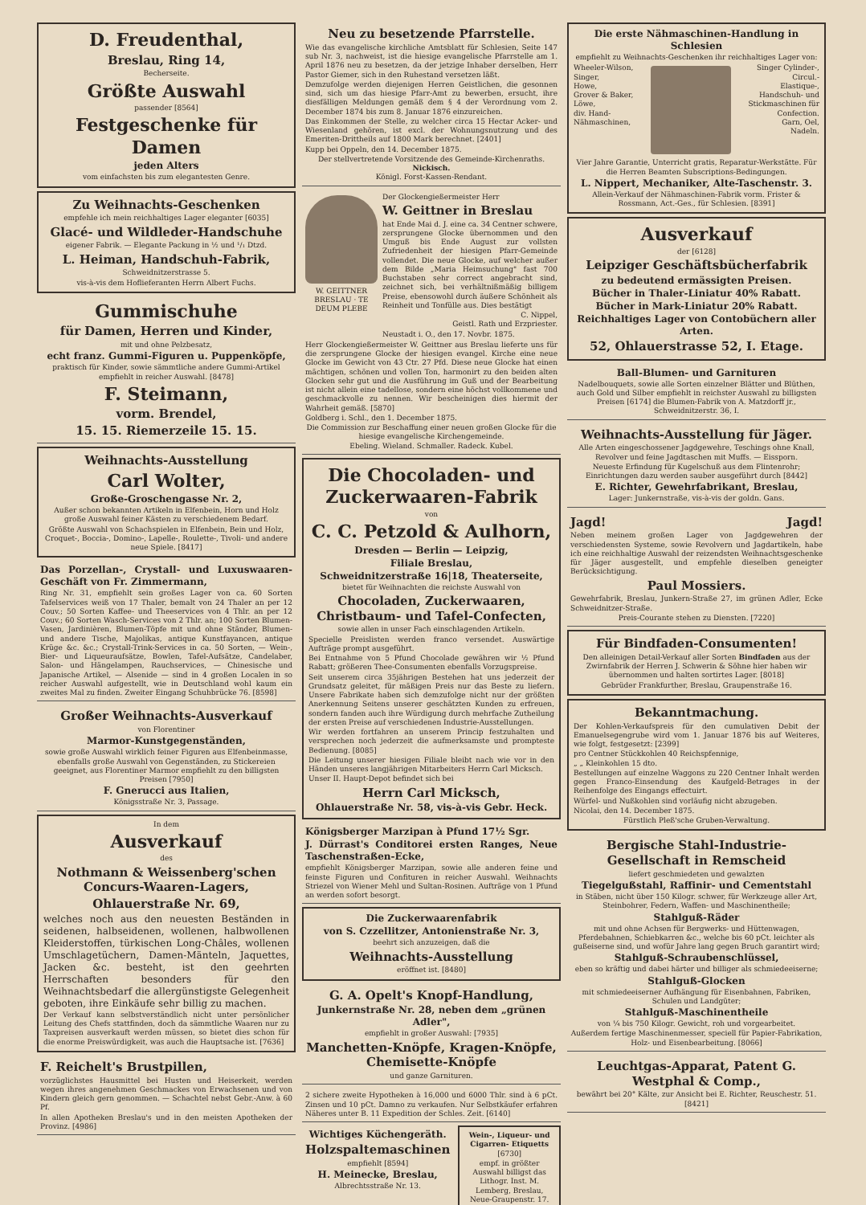D. Freudenthal,
Breslau, Ring 14,
Becherseite.
Größte Auswahl
passender [8564]
Festgeschenke für Damen
jeden Alters
vom einfachsten bis zum elegantesten Genre.
Zu Weihnachts-Geschenken
empfehle ich mein reichhaltiges Lager eleganter [6035]
Glacé- und Wildleder-Handschuhe
eigener Fabrik. — Elegante Packung in ½ und ¹/₁ Dtzd.
L. Heiman, Handschuh-Fabrik,
Schweidnitzerstrasse 5.
vis-à-vis dem Hoflieferanten Herrn Albert Fuchs.
Gummischuhe
für Damen, Herren und Kinder,
mit und ohne Pelzbesatz,
echt franz. Gummi-Figuren u. Puppenköpfe,
praktisch für Kinder, sowie sämmtliche andere Gummi-Artikel empfiehlt in reicher Auswahl. [8478]
F. Steimann,
vorm. Brendel,
15. 15. Riemerzeile 15. 15.
Weihnachts-Ausstellung
Carl Wolter,
Große-Groschengasse Nr. 2,
Außer schon bekannten Artikeln in Elfenbein, Horn und Holz große Auswahl feiner Kästen zu verschiedenem Bedarf.
Größte Auswahl von Schachspielen in Elfenbein, Bein und Holz, Croquet-, Boccia-, Domino-, Lapelle-, Roulette-, Tivoli- und andere neue Spiele. [8417]
Das Porzellan-, Crystall- und Luxuswaaren-Geschäft von Fr. Zimmermann,
Ring Nr. 31, empfiehlt sein großes Lager von ca. 60 Sorten Tafelservices weiß von 17 Thaler, bemalt von 24 Thaler an per 12 Couv.; 50 Sorten Kaffee- und Theeservices von 4 Thlr. an per 12 Couv.; 60 Sorten Wasch-Services von 2 Thlr. an; 100 Sorten Blumen-Vasen, Jardinièren, Blumen-Töpfe mit und ohne Ständer, Blumen- und andere Tische, Majolikas, antique Kunstfayancen, antique Krüge &c. &c.; Crystall-Trink-Services in ca. 50 Sorten, — Wein-, Bier- und Liqueuraufsätze, Bowlen, Tafel-Aufsätze, Candelaber, Salon- und Hängelampen, Rauchservices, — Chinesische und Japanische Artikel, — Alsenide — sind in 4 großen Localen in so reicher Auswahl aufgestellt, wie in Deutschland wohl kaum ein zweites Mal zu finden. Zweiter Eingang Schuhbrücke 76. [8598]
Großer Weihnachts-Ausverkauf
von Florentiner
Marmor-Kunstgegenständen,
sowie große Auswahl wirklich feiner Figuren aus Elfenbeinmasse, ebenfalls große Auswahl von Gegenständen, zu Stickereien geeignet, aus Florentiner Marmor empfiehlt zu den billigsten Preisen [7950]
F. Gnerucci aus Italien,
Königsstraße Nr. 3, Passage.
In dem
Ausverkauf
des
Nothmann & Weissenberg'schen Concurs-Waaren-Lagers,
Ohlauerstraße Nr. 69,
welches noch aus den neuesten Beständen in seidenen, halbseidenen, wollenen, halbwollenen Kleiderstoffen, türkischen Long-Châles, wollenen Umschlagetüchern, Damen-Mänteln, Jaquettes, Jacken &c. besteht, ist den geehrten Herrschaften besonders für den Weihnachtsbedarf die allergünstigste Gelegenheit geboten, ihre Einkäufe sehr billig zu machen.
Der Verkauf kann selbstverständlich nicht unter persönlicher Leitung des Chefs stattfinden, doch da sämmtliche Waaren nur zu Taxpreisen ausverkauft werden müssen, so bietet dies schon für die enorme Preiswürdigkeit, was auch die Hauptsache ist. [7636]
F. Reichelt's Brustpillen,
vorzüglichstes Hausmittel bei Husten und Heiserkeit, werden wegen ihres angenehmen Geschmackes von Erwachsenen und von Kindern gleich gern genommen. — Schachtel nebst Gebr.-Anw. à 60 Pf.
In allen Apotheken Breslau's und in den meisten Apotheken der Provinz. [4986]
Neu zu besetzende Pfarrstelle.
Wie das evangelische kirchliche Amtsblatt für Schlesien, Seite 147 sub Nr. 3, nachweist, ist die hiesige evangelische Pfarrstelle am 1. April 1876 neu zu besetzen, da der jetzige Inhaber derselben, Herr Pastor Giemer, sich in den Ruhestand versetzen läßt.
Demzufolge werden diejenigen Herren Geistlichen, die gesonnen sind, sich um das hiesige Pfarr-Amt zu bewerben, ersucht, ihre diesfälligen Meldungen gemäß dem § 4 der Verordnung vom 2. December 1874 bis zum 8. Januar 1876 einzureichen.
Das Einkommen der Stelle, zu welcher circa 15 Hectar Acker- und Wiesenland gehören, ist excl. der Wohnungsnutzung und des Emeriten-Drittheils auf 1800 Mark berechnet. [2401]
Kupp bei Oppeln, den 14. December 1875.
Der stellvertretende Vorsitzende des Gemeinde-Kirchenraths.
Nickisch.
Königl. Forst-Kassen-Rendant.
W. GEITTNER BRESLAU · TE DEUM PLEBE
Der Glockengießermeister Herr
W. Geittner in Breslau
hat Ende Mai d. J. eine ca. 34 Centner schwere, zersprungene Glocke übernommen und den Umguß bis Ende August zur vollsten Zufriedenheit der hiesigen Pfarr-Gemeinde vollendet. Die neue Glocke, auf welcher außer dem Bilde „Maria Heimsuchung" fast 700 Buchstaben sehr correct angebracht sind, zeichnet sich, bei verhältnißmäßig billigem Preise, ebensowohl durch äußere Schönheit als Reinheit und Tonfülle aus. Dies bestätigt
C. Nippel,
Geistl. Rath und Erzpriester.
Neustadt i. O., den 17. Novbr. 1875.
Herr Glockengießermeister W. Geittner aus Breslau lieferte uns für die zersprungene Glocke der hiesigen evangel. Kirche eine neue Glocke im Gewicht von 43 Ctr. 27 Pfd. Diese neue Glocke hat einen mächtigen, schönen und vollen Ton, harmonirt zu den beiden alten Glocken sehr gut und die Ausführung im Guß und der Bearbeitung ist nicht allein eine tadellose, sondern eine höchst vollkommene und geschmackvolle zu nennen. Wir bescheinigen dies hiermit der Wahrheit gemäß. [5870]
Goldberg i. Schl., den 1. December 1875.
Die Commission zur Beschaffung einer neuen großen Glocke für die hiesige evangelische Kirchengemeinde.
Ebeling. Wieland. Schmaller. Radeck. Kubel.
Die Chocoladen- und Zuckerwaaren-Fabrik
von
C. C. Petzold & Aulhorn,
Dresden — Berlin — Leipzig,
Filiale Breslau,
Schweidnitzerstraße 16|18, Theaterseite,
bietet für Weihnachten die reichste Auswahl von
Chocoladen, Zuckerwaaren, Christbaum- und Tafel-Confecten,
sowie allen in unser Fach einschlagenden Artikeln.
Specielle Preislisten werden franco versendet. Auswärtige Aufträge prompt ausgeführt.
Bei Entnahme von 5 Pfund Chocolade gewähren wir ½ Pfund Rabatt; größeren Thee-Consumenten ebenfalls Vorzugspreise.
Seit unserem circa 35jährigen Bestehen hat uns jederzeit der Grundsatz geleitet, für mäßigen Preis nur das Beste zu liefern. Unsere Fabrikate haben sich demzufolge nicht nur der größten Anerkennung Seitens unserer geschätzten Kunden zu erfreuen, sondern fanden auch ihre Würdigung durch mehrfache Zutheilung der ersten Preise auf verschiedenen Industrie-Ausstellungen.
Wir werden fortfahren an unserem Princip festzuhalten und versprechen noch jederzeit die aufmerksamste und prompteste Bedienung. [8085]
Die Leitung unserer hiesigen Filiale bleibt nach wie vor in den Händen unseres langjährigen Mitarbeiters Herrn Carl Micksch.
Unser II. Haupt-Depot befindet sich bei
Herrn Carl Micksch,
Ohlauerstraße Nr. 58, vis-à-vis Gebr. Heck.
Königsberger Marzipan à Pfund 17½ Sgr.
J. Dürrast's Conditorei ersten Ranges, Neue Taschenstraßen-Ecke,
empfiehlt Königsberger Marzipan, sowie alle anderen feine und feinste Figuren und Confituren in reicher Auswahl. Weihnachts Striezel von Wiener Mehl und Sultan-Rosinen. Aufträge von 1 Pfund an werden sofort besorgt.
Die Zuckerwaarenfabrik
von S. Czzellitzer, Antonienstraße Nr. 3,
beehrt sich anzuzeigen, daß die
Weihnachts-Ausstellung
eröffnet ist. [8480]
G. A. Opelt's Knopf-Handlung,
Junkernstraße Nr. 28, neben dem „grünen Adler",
empfiehlt in großer Auswahl: [7935]
Manchetten-Knöpfe, Kragen-Knöpfe, Chemisette-Knöpfe
und ganze Garnituren.
2 sichere zweite Hypotheken à 16,000 und 6000 Thlr. sind à 6 pCt. Zinsen und 10 pCt. Damno zu verkaufen. Nur Selbstkäufer erfahren Näheres unter B. 11 Expedition der Schles. Zeit. [6140]
Wichtiges Küchengeräth.
Holzspaltemaschinen
empfiehlt [8594]
H. Meinecke, Breslau,
Albrechtsstraße Nr. 13.
Wein-, Liqueur- und Cigarren- Etiquetts [6730]
empf. in größter Auswahl billigst das Lithogr. Inst. M. Lemberg, Breslau, Neue-Graupenstr. 17.
Die erste Nähmaschinen-Handlung in Schlesien
empfiehlt zu Weihnachts-Geschenken ihr reichhaltiges Lager von:
Wheeler-Wilson,
Singer,
Howe,
Grover & Baker,
Löwe,
div. Hand-
Nähmaschinen,
Singer Cylinder-,
Circul.-
Elastique-,
Handschuh- und
Stickmaschinen für
Confection.
Garn, Oel,
Nadeln.
Vier Jahre Garantie, Unterricht gratis, Reparatur-Werkstätte. Für die Herren Beamten Subscriptions-Bedingungen.
L. Nippert, Mechaniker, Alte-Taschenstr. 3.
Allein-Verkauf der Nähmaschinen-Fabrik vorm. Frister & Rossmann, Act.-Ges., für Schlesien. [8391]
Ausverkauf
der [6128]
Leipziger Geschäftsbücherfabrik
zu bedeutend ermässigten Preisen.
Bücher in Thaler-Liniatur 40% Rabatt.
Bücher in Mark-Liniatur 20% Rabatt.
Reichhaltiges Lager von Contobüchern aller Arten.
52, Ohlauerstrasse 52, I. Etage.
Ball-Blumen- und Garnituren
Nadelbouquets, sowie alle Sorten einzelner Blätter und Blüthen, auch Gold und Silber empfiehlt in reichster Auswahl zu billigsten Preisen [6174] die Blumen-Fabrik von A. Matzdorff jr., Schweidnitzerstr. 36, I.
Weihnachts-Ausstellung für Jäger.
Alle Arten eingeschossener Jagdgewehre, Teschings ohne Knall, Revolver und feine Jagdtaschen mit Muffs. — Eissporn.
Neueste Erfindung für Kugelschuß aus dem Flintenrohr; Einrichtungen dazu werden sauber ausgeführt durch [8442]
E. Richter, Gewehrfabrikant, Breslau,
Lager: Junkernstraße, vis-à-vis der goldn. Gans.
Jagd! Jagd!
Neben meinem großen Lager von Jagdgewehren der verschiedensten Systeme, sowie Revolvern und Jagdartikeln, habe ich eine reichhaltige Auswahl der reizendsten Weihnachtsgeschenke für Jäger ausgestellt, und empfehle dieselben geneigter Berücksichtigung.
Paul Mossiers.
Gewehrfabrik, Breslau, Junkern-Straße 27, im grünen Adler, Ecke Schweidnitzer-Straße.
Preis-Courante stehen zu Diensten. [7220]
Für Bindfaden-Consumenten!
Den alleinigen Detail-Verkauf aller Sorten Bindfaden aus der Zwirnfabrik der Herren J. Schwerin & Söhne hier haben wir übernommen und halten sortirtes Lager. [8018]
Gebrüder Frankfurther, Breslau, Graupenstraße 16.
Bekanntmachung.
Der Kohlen-Verkaufspreis für den cumulativen Debit der Emanuelsegengrube wird vom 1. Januar 1876 bis auf Weiteres, wie folgt, festgesetzt: [2399]
pro Centner Stückkohlen 40 Reichspfennige,
„ „ Kleinkohlen 15 dto.
Bestellungen auf einzelne Waggons zu 220 Centner Inhalt werden gegen Franco-Einsendung des Kaufgeld-Betrages in der Reihenfolge des Eingangs effectuirt.
Würfel- und Nußkohlen sind vorläufig nicht abzugeben.
Nicolai, den 14. December 1875.
Fürstlich Pleß'sche Gruben-Verwaltung.
Bergische Stahl-Industrie-Gesellschaft in Remscheid
liefert geschmiedeten und gewalzten
Tiegelgußstahl, Raffinir- und Cementstahl
in Stäben, nicht über 150 Kilogr. schwer, für Werkzeuge aller Art, Steinbohrer, Federn, Waffen- und Maschinentheile;
Stahlguß-Räder
mit und ohne Achsen für Bergwerks- und Hüttenwagen, Pferdebahnen, Schiebkarren &c., welche bis 60 pCt. leichter als gußeiserne sind, und wofür Jahre lang gegen Bruch garantirt wird;
Stahlguß-Schraubenschlüssel,
eben so kräftig und dabei härter und billiger als schmiedeeiserne;
Stahlguß-Glocken
mit schmiedeeiserner Aufhängung für Eisenbahnen, Fabriken, Schulen und Landgüter;
Stahlguß-Maschinentheile
von ¼ bis 750 Kilogr. Gewicht, roh und vorgearbeitet.
Außerdem fertige Maschinenmesser, speciell für Papier-Fabrikation, Holz- und Eisenbearbeitung. [8066]
Leuchtgas-Apparat, Patent G. Westphal & Comp.,
bewährt bei 20° Kälte, zur Ansicht bei E. Richter, Reuschestr. 51. [8421]